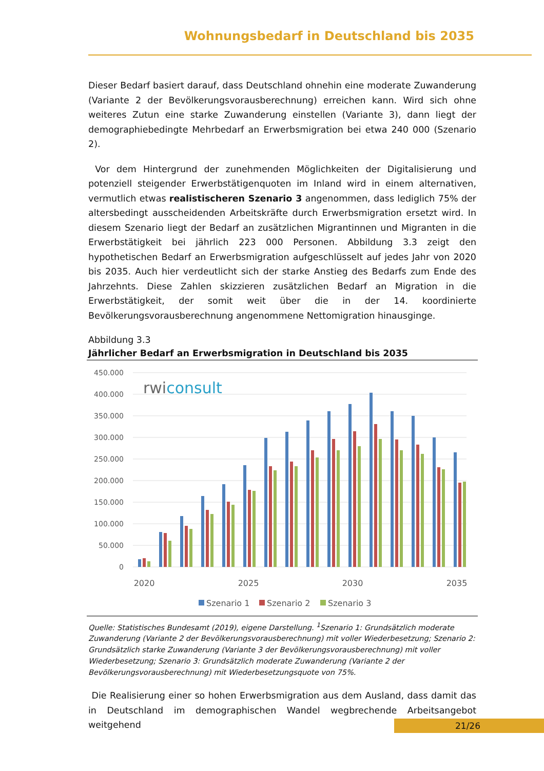Wohnungsbedarf in Deutschland bis 2035
Dieser Bedarf basiert darauf, dass Deutschland ohnehin eine moderate Zuwanderung (Variante 2 der Bevölkerungsvorausberechnung) erreichen kann. Wird sich ohne weiteres Zutun eine starke Zuwanderung einstellen (Variante 3), dann liegt der demographiebedingte Mehrbedarf an Erwerbsmigration bei etwa 240 000 (Szenario 2).
Vor dem Hintergrund der zunehmenden Möglichkeiten der Digitalisierung und potenziell steigender Erwerbstätigenquoten im Inland wird in einem alternativen, vermutlich etwas realistischeren Szenario 3 angenommen, dass lediglich 75% der altersbedingt ausscheidenden Arbeitskräfte durch Erwerbsmigration ersetzt wird. In diesem Szenario liegt der Bedarf an zusätzlichen Migrantinnen und Migranten in die Erwerbstätigkeit bei jährlich 223 000 Personen. Abbildung 3.3 zeigt den hypothetischen Bedarf an Erwerbsmigration aufgeschlüsselt auf jedes Jahr von 2020 bis 2035. Auch hier verdeutlicht sich der starke Anstieg des Bedarfs zum Ende des Jahrzehnts. Diese Zahlen skizzieren zusätzlichen Bedarf an Migration in die Erwerbstätigkeit, der somit weit über die in der 14. koordinierte Bevölkerungsvorausberechnung angenommene Nettomigration hinausginge.
Abbildung 3.3
Jährlicher Bedarf an Erwerbsmigration in Deutschland bis 2035
450.000
400.000
350.000
300.000
250.000
200.000
150.000
100.000
50.000
0
rwiconsult
2020
2025
2030
2035
Szenario 1
Szenario 2
Szenario 3
Quelle: Statistisches Bundesamt (2019), eigene Darstellung. <sup>1</sup>Szenario 1: Grundsätzlich moderate Zuwanderung (Variante 2 der Bevölkerungsvorausberechnung) mit voller Wiederbesetzung; Szenario 2: Grundsätzlich starke Zuwanderung (Variante 3 der Bevölkerungsvorausberechnung) mit voller Wiederbesetzung; Szenario 3: Grundsätzlich moderate Zuwanderung (Variante 2 der Bevölkerungsvorausberechnung) mit Wiederbesetzungsquote von 75%.
Die Realisierung einer so hohen Erwerbsmigration aus dem Ausland, dass damit das in Deutschland im demographischen Wandel wegbrechende Arbeitsangebot weitgehend
21/26